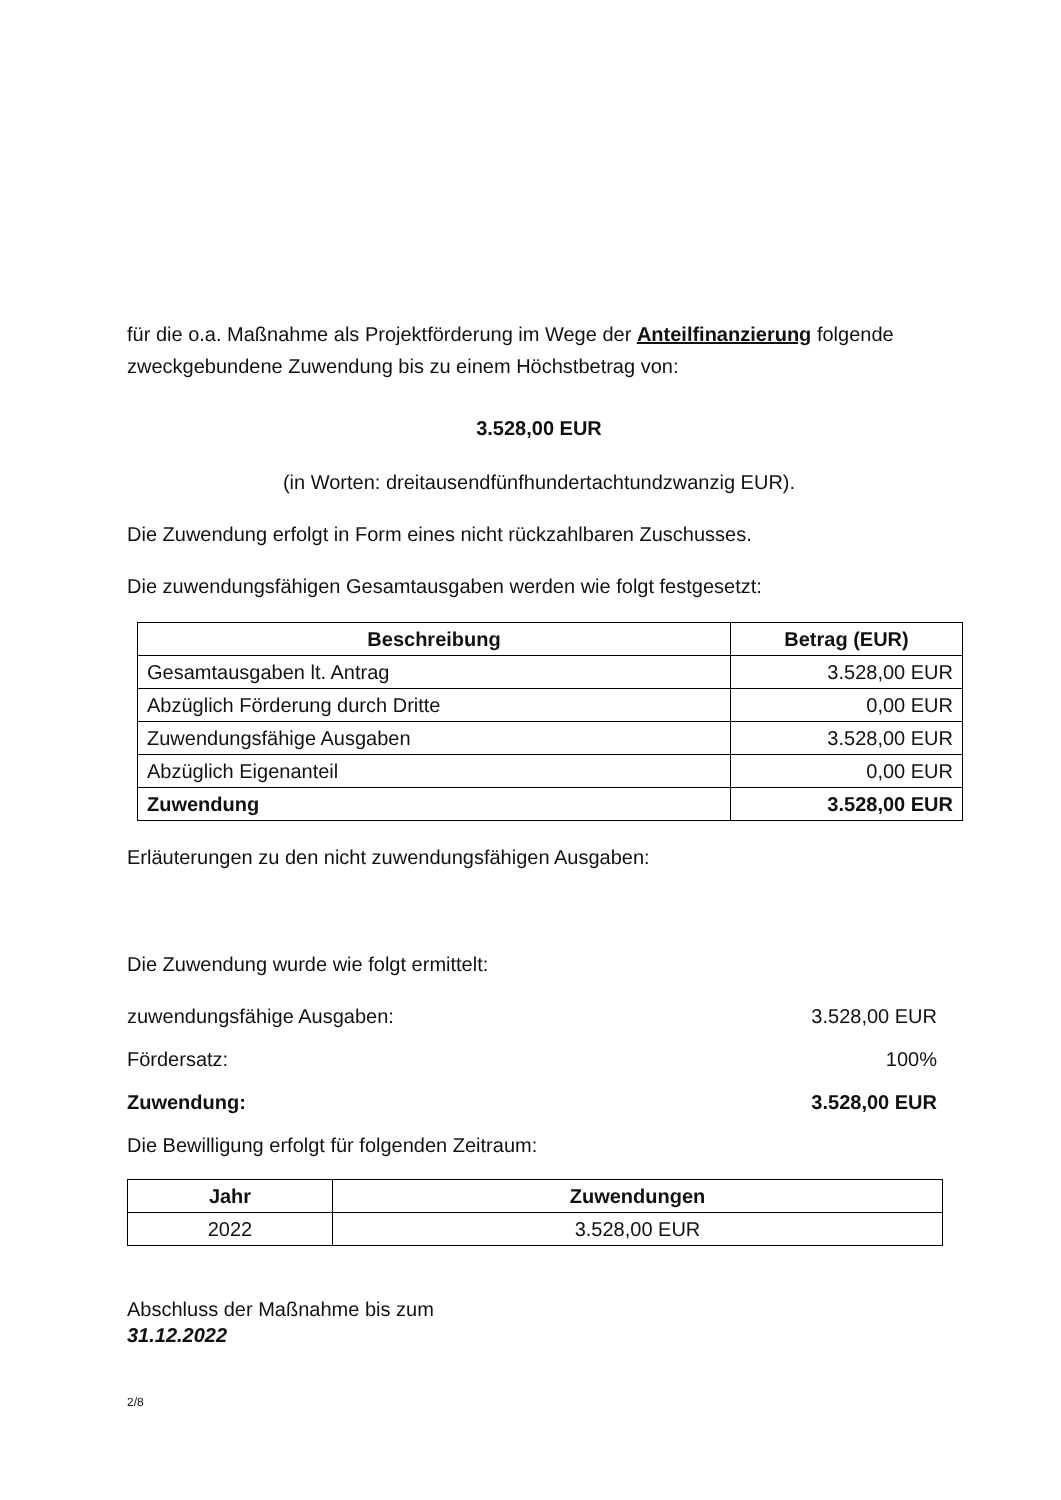für die o.a. Maßnahme als Projektförderung im Wege der Anteilfinanzierung folgende zweckgebundene Zuwendung bis zu einem Höchstbetrag von:
3.528,00 EUR
(in Worten: dreitausendfünfhundertachtundzwanzig EUR).
Die Zuwendung erfolgt in Form eines nicht rückzahlbaren Zuschusses.
Die zuwendungsfähigen Gesamtausgaben werden wie folgt festgesetzt:
| Beschreibung | Betrag (EUR) |
| --- | --- |
| Gesamtausgaben lt. Antrag | 3.528,00 EUR |
| Abzüglich Förderung durch Dritte | 0,00 EUR |
| Zuwendungsfähige Ausgaben | 3.528,00 EUR |
| Abzüglich Eigenanteil | 0,00 EUR |
| Zuwendung | 3.528,00 EUR |
Erläuterungen zu den nicht zuwendungsfähigen Ausgaben:
Die Zuwendung wurde wie folgt ermittelt:
zuwendungsfähige Ausgaben: 3.528,00 EUR
Fördersatz: 100%
Zuwendung: 3.528,00 EUR
Die Bewilligung erfolgt für folgenden Zeitraum:
| Jahr | Zuwendungen |
| --- | --- |
| 2022 | 3.528,00 EUR |
Abschluss der Maßnahme bis zum
31.12.2022
2/8